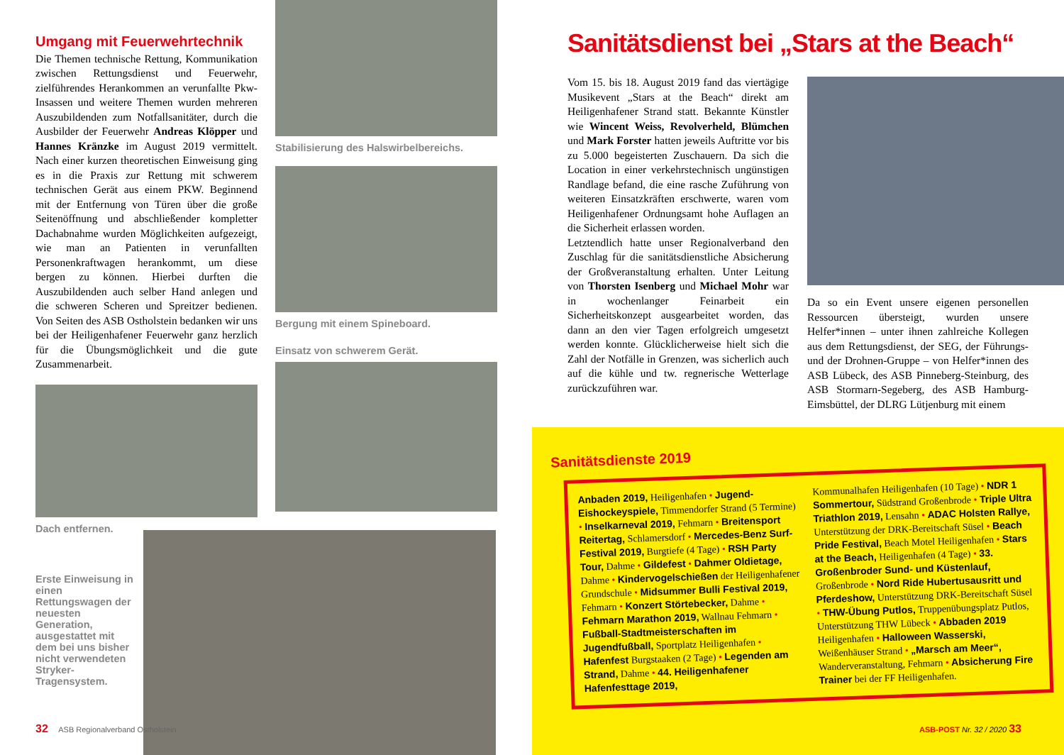Umgang mit Feuerwehrtechnik
Die Themen technische Rettung, Kommunikation zwischen Rettungsdienst und Feuerwehr, zielführendes Herankommen an verunfallte Pkw-Insassen und weitere Themen wurden mehreren Auszubildenden zum Notfallsanitäter, durch die Ausbilder der Feuerwehr Andreas Klöpper und Hannes Kränzke im August 2019 vermittelt. Nach einer kurzen theoretischen Einweisung ging es in die Praxis zur Rettung mit schwerem technischen Gerät aus einem PKW. Beginnend mit der Entfernung von Türen über die große Seitenöffnung und abschließender kompletter Dachabnahme wurden Möglichkeiten aufgezeigt, wie man an Patienten in verunfallten Personenkraftwagen herankommt, um diese bergen zu können. Hierbei durften die Auszubildenden auch selber Hand anlegen und die schweren Scheren und Spreitzer bedienen. Von Seiten des ASB Ostholstein bedanken wir uns bei der Heiligenhafener Feuerwehr ganz herzlich für die Übungsmöglichkeit und die gute Zusammenarbeit.
Stabilisierung des Halswirbelbereichs.
Bergung mit einem Spineboard.
Einsatz von schwerem Gerät.
Dach entfernen.
Erste Einweisung in einen Rettungswagen der neuesten Generation, ausgestattet mit dem bei uns bisher nicht verwendeten Stryker-Tragensystem.
32 ASB Regionalverband Ostholstein
Sanitätsdienst bei „Stars at the Beach“
Vom 15. bis 18. August 2019 fand das viertägige Musikevent „Stars at the Beach“ direkt am Heiligenhafener Strand statt. Bekannte Künstler wie Wincent Weiss, Revolverheld, Blümchen und Mark Forster hatten jeweils Auftritte vor bis zu 5.000 begeisterten Zuschauern. Da sich die Location in einer verkehrstechnisch ungünstigen Randlage befand, die eine rasche Zuführung von weiteren Einsatzkräften erschwerte, waren vom Heiligenhafener Ordnungsamt hohe Auflagen an die Sicherheit erlassen worden.
Letztendlich hatte unser Regionalverband den Zuschlag für die sanitätsdienstliche Absicherung der Großveranstaltung erhalten. Unter Leitung von Thorsten Isenberg und Michael Mohr war in wochenlanger Feinarbeit ein Sicherheitskonzept ausgearbeitet worden, das dann an den vier Tagen erfolgreich umgesetzt werden konnte. Glücklicherweise hielt sich die Zahl der Notfälle in Grenzen, was sicherlich auch auf die kühle und tw. regnerische Wetterlage zurückzuführen war.
Da so ein Event unsere eigenen personellen Ressourcen übersteigt, wurden unsere Helfer*innen – unter ihnen zahlreiche Kollegen aus dem Rettungsdienst, der SEG, der Führungs- und der Drohnen-Gruppe – von Helfer*innen des ASB Lübeck, des ASB Pinneberg-Steinburg, des ASB Stormarn-Segeberg, des ASB Hamburg-Eimsbüttel, der DLRG Lütjenburg mit einem
Sanitätsdienste 2019
Anbaden 2019, Heiligenhafen • Jugend-Eishockeyspiele, Timmendorfer Strand (5 Termine) • Inselkarneval 2019, Fehmarn • Breitensport Reitertag, Schlamersdorf • Mercedes-Benz Surf-Festival 2019, Burgtiefe (4 Tage) • RSH Party Tour, Dahme • Gildefest • Dahmer Oldietage, Dahme • Kindervogelschießen der Heiligenhafener Grundschule • Midsummer Bulli Festival 2019, Fehmarn • Konzert Störtebecker, Dahme • Fehmarn Marathon 2019, Wallnau Fehmarn • Fußball-Stadtmeisterschaften im Jugendfußball, Sportplatz Heiligenhafen • Hafenfest Burgstaaken (2 Tage) • Legenden am Strand, Dahme • 44. Heiligenhafener Hafenfesttage 2019,
Kommunalhafen Heiligenhafen (10 Tage) • NDR 1 Sommertour, Südstrand Großenbrode • Triple Ultra Triathlon 2019, Lensahn • ADAC Holsten Rallye, Unterstützung der DRK-Bereitschaft Süsel • Beach Pride Festival, Beach Motel Heiligenhafen • Stars at the Beach, Heiligenhafen (4 Tage) • 33. Großenbroder Sund- und Küstenlauf, Großenbrode • Nord Ride Hubertusausritt und Pferdeshow, Unterstützung DRK-Bereitschaft Süsel • THW-Übung Putlos, Truppenübungsplatz Putlos, Unterstützung THW Lübeck • Abbaden 2019 Heiligenhafen • Halloween Wasserski, Weißenhäuser Strand • „Marsch am Meer“, Wanderveranstaltung, Fehmarn • Absicherung Fire Trainer bei der FF Heiligenhafen.
ASB-POST Nr. 32 / 2020 33